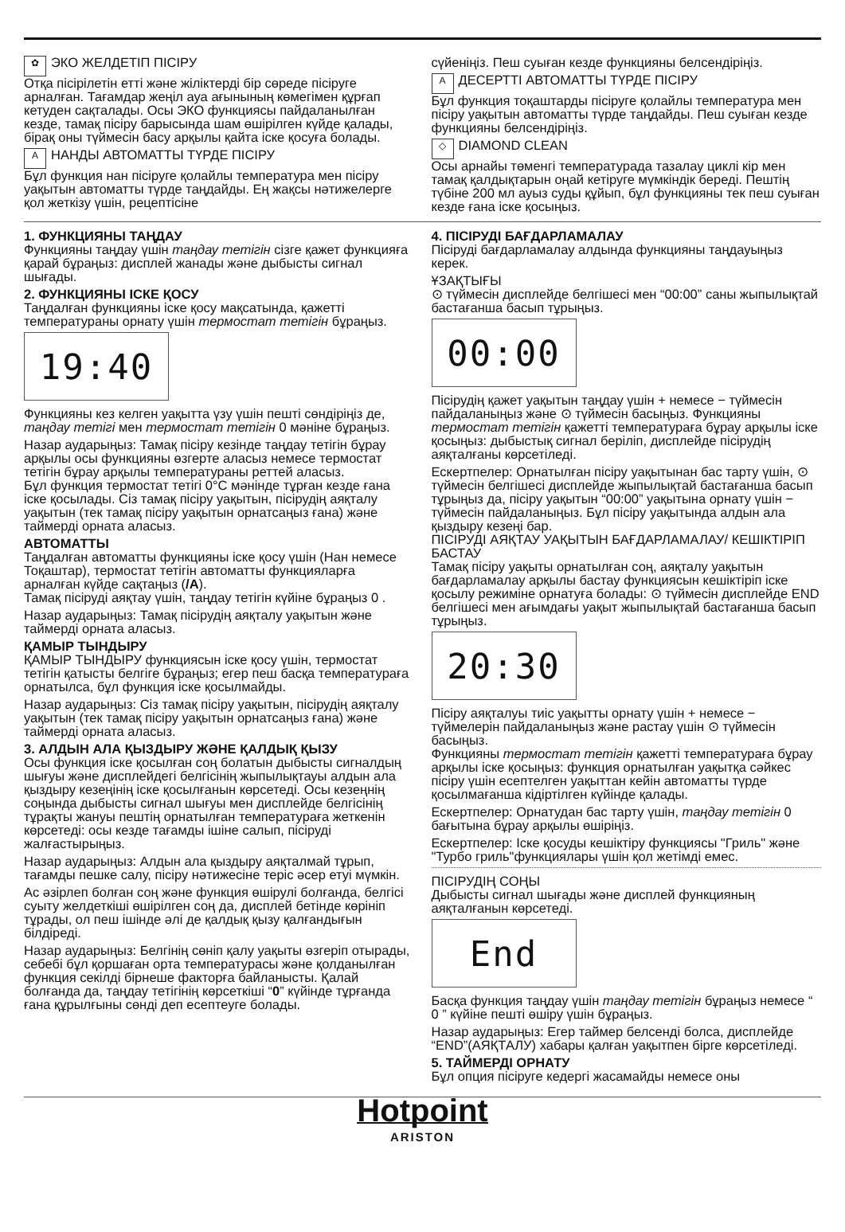✿ ЭКО ЖЕЛДЕТІП ПІСІРУ
Отқа пісірілетін етті және жіліктерді бір сөреде пісіруге арналған. Тағамдар жеңіл ауа ағынының көмегімен құрғап кетуден сақталады. Осы ЭКО функциясы пайдаланылған кезде, тамақ пісіру барысында шам өшірілген күйде қалады, бірақ оны түймесін басу арқылы қайта іске қосуға болады.
A НАНДЫ АВТОМАТТЫ ТҮРДЕ ПІСІРУ
Бұл функция нан пісіруге қолайлы температура мен пісіру уақытын автоматты түрде таңдайды. Ең жақсы нәтижелерге қол жеткізу үшін, рецептісіне
сүйеніңіз. Пеш суыған кезде функцияны белсендіріңіз.
A ДЕСЕРТТІ АВТОМАТТЫ ТҮРДЕ ПІСІРУ
Бұл функция тоқаштарды пісіруге қолайлы температура мен пісіру уақытын автоматты түрде таңдайды. Пеш суыған кезде функцияны белсендіріңіз.
◇ DIAMOND CLEAN
Осы арнайы төменгі температурада тазалау циклі кір мен тамақ қалдықтарын оңай кетіруге мүмкіндік береді. Пештің түбіне 200 мл ауыз суды құйып, бұл функцияны тек пеш суыған кезде ғана іске қосыңыз.
1. ФУНКЦИЯНЫ ТАҢДАУ
Функцияны таңдау үшін таңдау тетігін сізге қажет функцияға қарай бұраңыз: дисплей жанады және дыбысты сигнал шығады.
2. ФУНКЦИЯНЫ ІСКЕ ҚОСУ
Таңдалған функцияны іске қосу мақсатында, қажетті температураны орнату үшін термостат тетігін бұраңыз.
19:40
Функцияны кез келген уақытта үзу үшін пешті сөндіріңіз де, таңдау тетігі мен термостат тетігін 0 мәніне бұраңыз.
Назар аударыңыз: Тамақ пісіру кезінде таңдау тетігін бұрау арқылы осы функцияны өзгерте аласыз немесе термостат тетігін бұрау арқылы температураны реттей аласыз.
Бұл функция термостат тетігі 0°С мәнінде тұрған кезде ғана іске қосылады. Сіз тамақ пісіру уақытын, пісірудің аяқталу уақытын (тек тамақ пісіру уақытын орнатсаңыз ғана) және таймерді орната аласыз.
АВТОМАТТЫ
Таңдалған автоматты функцияны іске қосу үшін (Нан немесе Тоқаштар), термостат тетігін автоматты функцияларға арналған күйде сақтаңыз (/A).
Тамақ пісіруді аяқтау үшін, таңдау тетігін күйіне бұраңыз 0 .
Назар аударыңыз: Тамақ пісірудің аяқталу уақытын және таймерді орната аласыз.
ҚАМЫР ТЫНДЫРУ
ҚАМЫР ТЫНДЫРУ функциясын іске қосу үшін, термостат тетігін қатысты белгіге бұраңыз; егер пеш басқа температураға орнатылса, бұл функция іске қосылмайды.
Назар аударыңыз: Сіз тамақ пісіру уақытын, пісірудің аяқталу уақытын (тек тамақ пісіру уақытын орнатсаңыз ғана) және таймерді орната аласыз.
3. АЛДЫН АЛА ҚЫЗДЫРУ ЖӘНЕ ҚАЛДЫҚ ҚЫЗУ
Осы функция іске қосылған соң болатын дыбысты сигналдың шығуы және дисплейдегі белгісінің жыпылықтауы алдын ала қыздыру кезеңінің іске қосылғанын көрсетеді. Осы кезеңнің соңында дыбысты сигнал шығуы мен дисплейде белгісінің тұрақты жануы пештің орнатылған температураға жеткенін көрсетеді: осы кезде тағамды ішіне салып, пісіруді жалғастырыңыз.
Назар аударыңыз: Алдын ала қыздыру аяқталмай тұрып, тағамды пешке салу, пісіру нәтижесіне теріс әсер етуі мүмкін.
Ас әзірлеп болған соң және функция өшірулі болғанда, белгісі суыту желдеткіші өшірілген соң да, дисплей бетінде көрініп тұрады, ол пеш ішінде әлі де қалдық қызу қалғандығын білдіреді.
Назар аударыңыз: Белгінің сөніп қалу уақыты өзгеріп отырады, себебі бұл қоршаған орта температурасы және қолданылған функция секілді бірнеше факторға байланысты. Қалай болғанда да, таңдау тетігінің көрсеткіші “0” күйінде тұрғанда ғана құрылғыны сөнді деп есептеуге болады.
4. ПІСІРУДІ БАҒДАРЛАМАЛАУ
Пісіруді бағдарламалау алдында функцияны таңдауыңыз керек.
ҰЗАҚТЫҒЫ
⊙ түймесін дисплейде белгішесі мен “00:00” саны жыпылықтай бастағанша басып тұрыңыз.
00:00
Пісірудің қажет уақытын таңдау үшін + немесе − түймесін пайдаланыңыз және ⊙ түймесін басыңыз. Функцияны термостат тетігін қажетті температураға бұрау арқылы іске қосыңыз: дыбыстық сигнал беріліп, дисплейде пісірудің аяқталғаны көрсетіледі.
Ескертпелер: Орнатылған пісіру уақытынан бас тарту үшін, ⊙ түймесін белгішесі дисплейде жыпылықтай бастағанша басып тұрыңыз да, пісіру уақытын “00:00” уақытына орнату үшін − түймесін пайдаланыңыз. Бұл пісіру уақытында алдын ала қыздыру кезеңі бар.
ПІСІРУДІ АЯҚТАУ УАҚЫТЫН БАҒДАРЛАМАЛАУ/ КЕШІКТІРІП БАСТАУ
Тамақ пісіру уақыты орнатылған соң, аяқталу уақытын бағдарламалау арқылы бастау функциясын кешіктіріп іске қосылу режиміне орнатуға болады: ⊙ түймесін дисплейде END белгішесі мен ағымдағы уақыт жыпылықтай бастағанша басып тұрыңыз.
20:30
Пісіру аяқталуы тиіс уақытты орнату үшін + немесе − түймелерін пайдаланыңыз және растау үшін ⊙ түймесін басыңыз.
Функцияны термостат тетігін қажетті температураға бұрау арқылы іске қосыңыз: функция орнатылған уақытқа сәйкес пісіру үшін есептелген уақыттан кейін автоматты түрде қосылмағанша кідіртілген күйінде қалады.
Ескертпелер: Орнатудан бас тарту үшін, таңдау тетігін 0 бағытына бұрау арқылы өшіріңіз.
Ескертпелер: Іске қосуды кешіктіру функциясы "Гриль" және "Турбо гриль"функциялары үшін қол жетімді емес.
ПІСІРУДІҢ СОҢЫ
Дыбысты сигнал шығады және дисплей функцияның аяқталғанын көрсетеді.
End
Басқа функция таңдау үшін таңдау тетігін бұраңыз немесе “ 0 ” күйіне пешті өшіру үшін бұраңыз.
Назар аударыңыз: Егер таймер белсенді болса, дисплейде “END”(АЯҚТАЛУ) хабары қалған уақытпен бірге көрсетіледі.
5. ТАЙМЕРДІ ОРНАТУ
Бұл опция пісіруге кедергі жасамайды немесе оны
Hotpoint
ARISTON